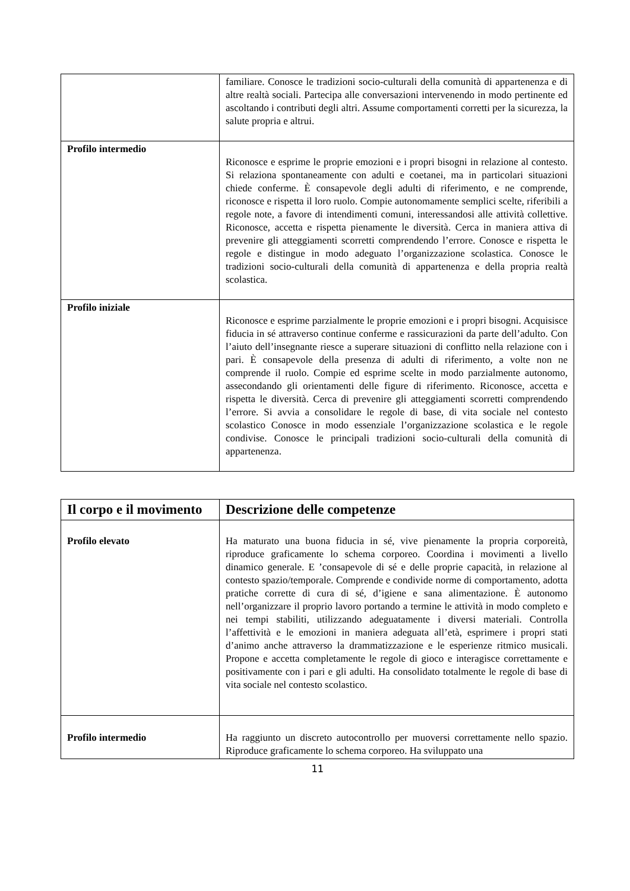| | familiare. Conosce le tradizioni socio-culturali della comunità di appartenenza e di altre realtà sociali. Partecipa alle conversazioni intervenendo in modo pertinente ed ascoltando i contributi degli altri. Assume comportamenti corretti per la sicurezza, la salute propria e altrui. |
| Profilo intermedio | Riconosce e esprime le proprie emozioni e i propri bisogni in relazione al contesto. Si relaziona spontaneamente con adulti e coetanei, ma in particolari situazioni chiede conferme. È consapevole degli adulti di riferimento, e ne comprende, riconosce e rispetta il loro ruolo. Compie autonomamente semplici scelte, riferibili a regole note, a favore di intendimenti comuni, interessandosi alle attività collettive. Riconosce, accetta e rispetta pienamente le diversità. Cerca in maniera attiva di prevenire gli atteggiamenti scorretti comprendendo l’errore. Conosce e rispetta le regole e distingue in modo adeguato l’organizzazione scolastica. Conosce le tradizioni socio-culturali della comunità di appartenenza e della propria realtà scolastica. |
| Profilo iniziale | Riconosce e esprime parzialmente le proprie emozioni e i propri bisogni. Acquisisce fiducia in sé attraverso continue conferme e rassicurazioni da parte dell’adulto. Con l’aiuto dell’insegnante riesce a superare situazioni di conflitto nella relazione con i pari. È consapevole della presenza di adulti di riferimento, a volte non ne comprende il ruolo. Compie ed esprime scelte in modo parzialmente autonomo, assecondando gli orientamenti delle figure di riferimento. Riconosce, accetta e rispetta le diversità. Cerca di prevenire gli atteggiamenti scorretti comprendendo l’errore. Si avvia a consolidare le regole di base, di vita sociale nel contesto scolastico Conosce in modo essenziale l’organizzazione scolastica e le regole condivise. Conosce le principali tradizioni socio-culturali della comunità di appartenenza. |
| Il corpo e il movimento | Descrizione delle competenze |
| --- | --- |
| Profilo elevato | Ha maturato una buona fiducia in sé, vive pienamente la propria corporeità, riproduce graficamente lo schema corporeo. Coordina i movimenti a livello dinamico generale. E ’consapevole di sé e delle proprie capacità, in relazione al contesto spazio/temporale. Comprende e condivide norme di comportamento, adotta pratiche corrette di cura di sé, d’igiene e sana alimentazione. È autonomo nell’organizzare il proprio lavoro portando a termine le attività in modo completo e nei tempi stabiliti, utilizzando adeguatamente i diversi materiali. Controlla l’affettività e le emozioni in maniera adeguata all’età, esprimere i propri stati d’animo anche attraverso la drammatizzazione e le esperienze ritmico musicali. Propone e accetta completamente le regole di gioco e interagisce correttamente e positivamente con i pari e gli adulti. Ha consolidato totalmente le regole di base di vita sociale nel contesto scolastico. |
| Profilo intermedio | Ha raggiunto un discreto autocontrollo per muoversi correttamente nello spazio. Riproduce graficamente lo schema corporeo. Ha sviluppato una |
11